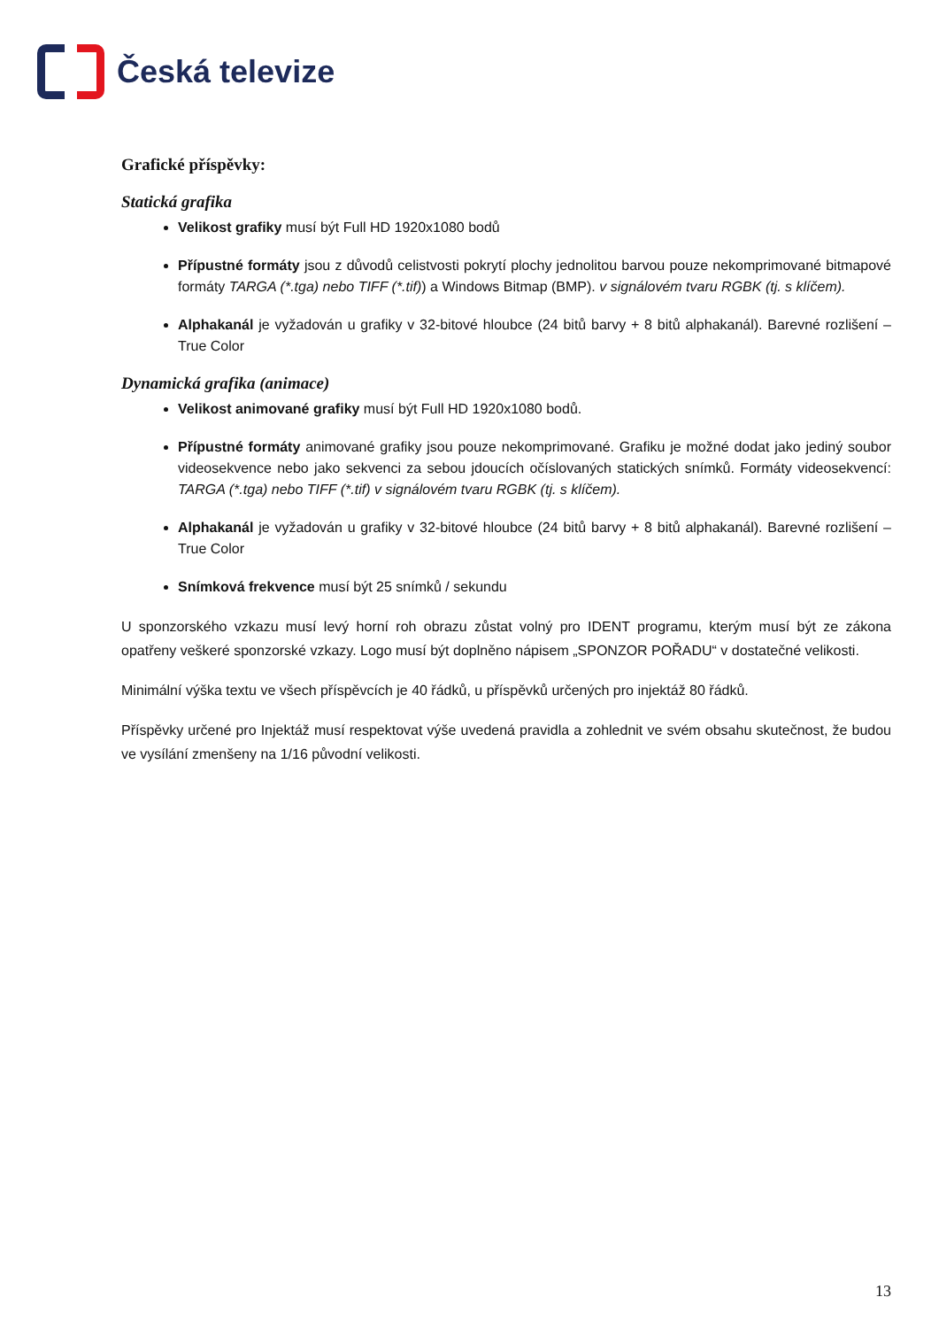Česká televize
Grafické příspěvky:
Statická grafika
Velikost grafiky musí být Full HD 1920x1080 bodů
Přípustné formáty jsou z důvodů celistvosti pokrytí plochy jednolitou barvou pouze nekomprimované bitmapové formáty TARGA (*.tga) nebo TIFF (*.tif)) a Windows Bitmap (BMP). v signálovém tvaru RGBK (tj. s klíčem).
Alphakanál je vyžadován u grafiky v 32-bitové hloubce (24 bitů barvy + 8 bitů alphakanál). Barevné rozlišení – True Color
Dynamická grafika (animace)
Velikost animované grafiky musí být Full HD 1920x1080 bodů.
Přípustné formáty animované grafiky jsou pouze nekomprimované. Grafiku je možné dodat jako jediný soubor videosekvence nebo jako sekvenci za sebou jdoucích očíslovaných statických snímků. Formáty videosekvencí: TARGA (*.tga) nebo TIFF (*.tif) v signálovém tvaru RGBK (tj. s klíčem).
Alphakanál je vyžadován u grafiky v 32-bitové hloubce (24 bitů barvy + 8 bitů alphakanál). Barevné rozlišení – True Color
Snímková frekvence musí být 25 snímků / sekundu
U sponzorského vzkazu musí levý horní roh obrazu zůstat volný pro IDENT programu, kterým musí být ze zákona opatřeny veškeré sponzorské vzkazy. Logo musí být doplněno nápisem „SPONZOR POŘADU“ v dostatečné velikosti.
Minimální výška textu ve všech příspěvcích je 40 řádků, u příspěvků určených pro injektáž 80 řádků.
Příspěvky určené pro Injektáž musí respektovat výše uvedená pravidla a zohlednit ve svém obsahu skutečnost, že budou ve vysílání zmenšeny na 1/16 původní velikosti.
13